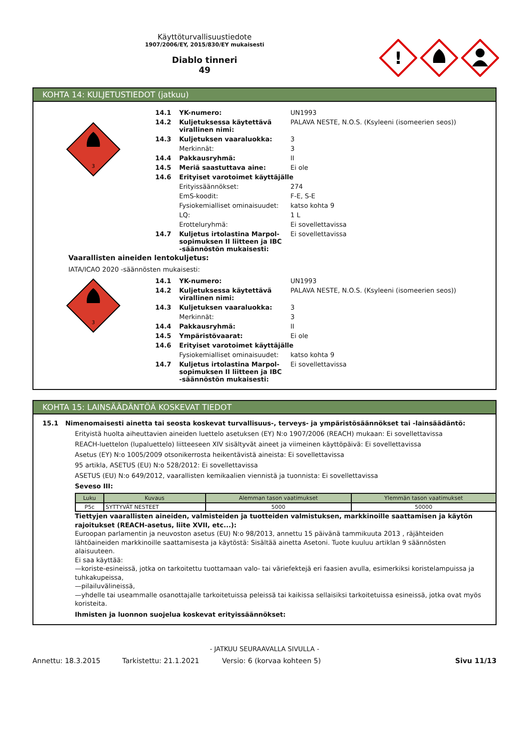Käyttöturvallisuustiedote
1907/2006/EY, 2015/830/EY mukaisesti
Diablo tinneri
49
!
KOHTA 14: KULJETUSTIEDOT (jatkuu)
3
| 14.1 | YK-numero: | UN1993 |
| 14.2 | Kuljetuksessa käytettävä virallinen nimi: | PALAVA NESTE, N.O.S. (Ksyleeni (isomeerien seos)) |
| 14.3 | Kuljetuksen vaaraluokka: | 3 |
| | Merkinnät: | 3 |
| 14.4 | Pakkausryhmä: | II |
| 14.5 | Meriä saastuttava aine: | Ei ole |
| 14.6 | Erityiset varotoimet käyttäjälle | |
| | Erityissäännökset: | 274 |
| | EmS-koodit: | F-E, S-E |
| | Fysiokemialliset ominaisuudet: | katso kohta 9 |
| | LQ: | 1 L |
| | Erotteluryhmä: | Ei sovellettavissa |
| 14.7 | Kuljetus irtolastina Marpol-sopimuksen II liitteen ja IBC -säännöstön mukaisesti: | Ei sovellettavissa |
Vaarallisten aineiden lentokuljetus:
IATA/ICAO 2020 -säännösten mukaisesti:
3
| 14.1 | YK-numero: | UN1993 |
| 14.2 | Kuljetuksessa käytettävä virallinen nimi: | PALAVA NESTE, N.O.S. (Ksyleeni (isomeerien seos)) |
| 14.3 | Kuljetuksen vaaraluokka: | 3 |
| | Merkinnät: | 3 |
| 14.4 | Pakkausryhmä: | II |
| 14.5 | Ympäristövaarat: | Ei ole |
| 14.6 | Erityiset varotoimet käyttäjälle | |
| | Fysiokemialliset ominaisuudet: | katso kohta 9 |
| 14.7 | Kuljetus irtolastina Marpol-sopimuksen II liitteen ja IBC -säännöstön mukaisesti: | Ei sovellettavissa |
KOHTA 15: LAINSÄÄDÄNTÖÄ KOSKEVAT TIEDOT
15.1 Nimenomaisesti ainetta tai seosta koskevat turvallisuus-, terveys- ja ympäristösäännökset tai -lainsäädäntö:
Erityistä huolta aiheuttavien aineiden luettelo asetuksen (EY) N:o 1907/2006 (REACH) mukaan: Ei sovellettavissa
REACH-luettelon (lupaluettelo) liitteeseen XIV sisältyvät aineet ja viimeinen käyttöpäivä: Ei sovellettavissa
Asetus (EY) N:o 1005/2009 otsonikerrosta heikentävistä aineista: Ei sovellettavissa
95 artikla, ASETUS (EU) N:o 528/2012: Ei sovellettavissa
ASETUS (EU) N:o 649/2012, vaarallisten kemikaalien viennistä ja tuonnista: Ei sovellettavissa
Seveso III:
| Luku | Kuvaus | Alemman tason vaatimukset | Ylemmän tason vaatimukset |
| --- | --- | --- | --- |
| P5c | SYTTYVÄT NESTEET | 5000 | 50000 |
Tiettyjen vaarallisten aineiden, valmisteiden ja tuotteiden valmistuksen, markkinoille saattamisen ja käytön rajoitukset (REACH-asetus, liite XVII, etc...):
Euroopan parlamentin ja neuvoston asetus (EU) N:o 98/2013, annettu 15 päivänä tammikuuta 2013 , räjähteiden lähtöaineiden markkinoille saattamisesta ja käytöstä: Sisältää ainetta Asetoni. Tuote kuuluu artiklan 9 säännösten alaisuuteen.
Ei saa käyttää:
—koriste-esineissä, jotka on tarkoitettu tuottamaan valo- tai väriefektejä eri faasien avulla, esimerkiksi koristelampuissa ja tuhkakupeissa,
—pilailuvälineissä,
—yhdelle tai useammalle osanottajalle tarkoitetuissa peleissä tai kaikissa sellaisiksi tarkoitetuissa esineissä, jotka ovat myös koristeita.
Ihmisten ja luonnon suojelua koskevat erityissäännökset:
- JATKUU SEURAAVALLA SIVULLA -
Annettu: 18.3.2015 Tarkistettu: 21.1.2021 Versio: 6 (korvaa kohteen 5) Sivu 11/13